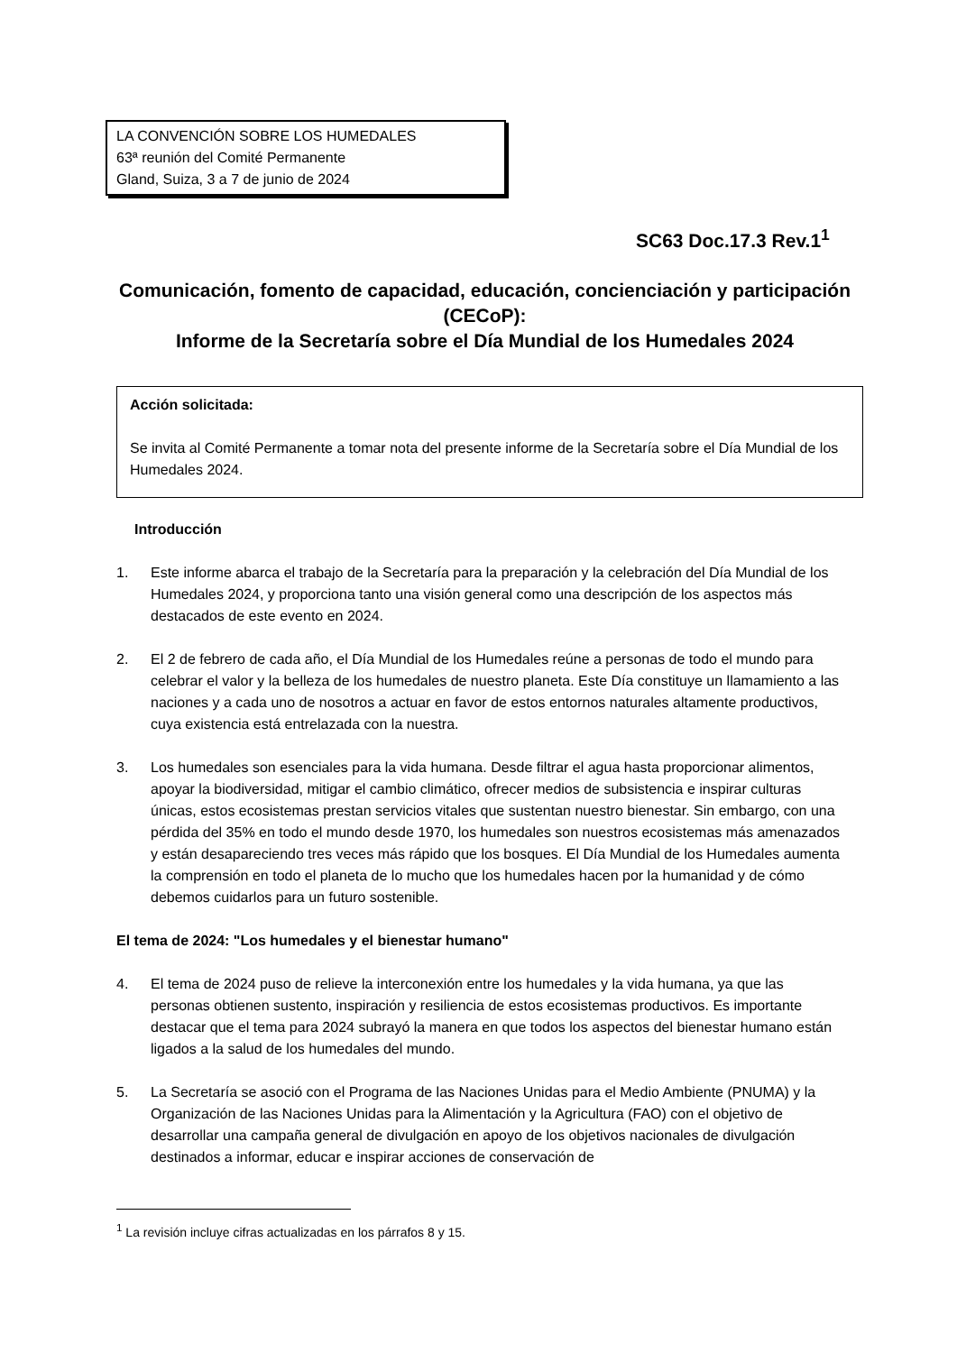LA CONVENCIÓN SOBRE LOS HUMEDALES
63ª reunión del Comité Permanente
Gland, Suiza, 3 a 7 de junio de 2024
SC63 Doc.17.3 Rev.1<sup>1</sup>
Comunicación, fomento de capacidad, educación, concienciación y participación (CECoP):
Informe de la Secretaría sobre el Día Mundial de los Humedales 2024
Acción solicitada:
Se invita al Comité Permanente a tomar nota del presente informe de la Secretaría sobre el Día Mundial de los Humedales 2024.
Introducción
1. Este informe abarca el trabajo de la Secretaría para la preparación y la celebración del Día Mundial de los Humedales 2024, y proporciona tanto una visión general como una descripción de los aspectos más destacados de este evento en 2024.
2. El 2 de febrero de cada año, el Día Mundial de los Humedales reúne a personas de todo el mundo para celebrar el valor y la belleza de los humedales de nuestro planeta. Este Día constituye un llamamiento a las naciones y a cada uno de nosotros a actuar en favor de estos entornos naturales altamente productivos, cuya existencia está entrelazada con la nuestra.
3. Los humedales son esenciales para la vida humana. Desde filtrar el agua hasta proporcionar alimentos, apoyar la biodiversidad, mitigar el cambio climático, ofrecer medios de subsistencia e inspirar culturas únicas, estos ecosistemas prestan servicios vitales que sustentan nuestro bienestar. Sin embargo, con una pérdida del 35% en todo el mundo desde 1970, los humedales son nuestros ecosistemas más amenazados y están desapareciendo tres veces más rápido que los bosques. El Día Mundial de los Humedales aumenta la comprensión en todo el planeta de lo mucho que los humedales hacen por la humanidad y de cómo debemos cuidarlos para un futuro sostenible.
El tema de 2024: "Los humedales y el bienestar humano"
4. El tema de 2024 puso de relieve la interconexión entre los humedales y la vida humana, ya que las personas obtienen sustento, inspiración y resiliencia de estos ecosistemas productivos. Es importante destacar que el tema para 2024 subrayó la manera en que todos los aspectos del bienestar humano están ligados a la salud de los humedales del mundo.
5. La Secretaría se asoció con el Programa de las Naciones Unidas para el Medio Ambiente (PNUMA) y la Organización de las Naciones Unidas para la Alimentación y la Agricultura (FAO) con el objetivo de desarrollar una campaña general de divulgación en apoyo de los objetivos nacionales de divulgación destinados a informar, educar e inspirar acciones de conservación de
<sup>1</sup> La revisión incluye cifras actualizadas en los párrafos 8 y 15.